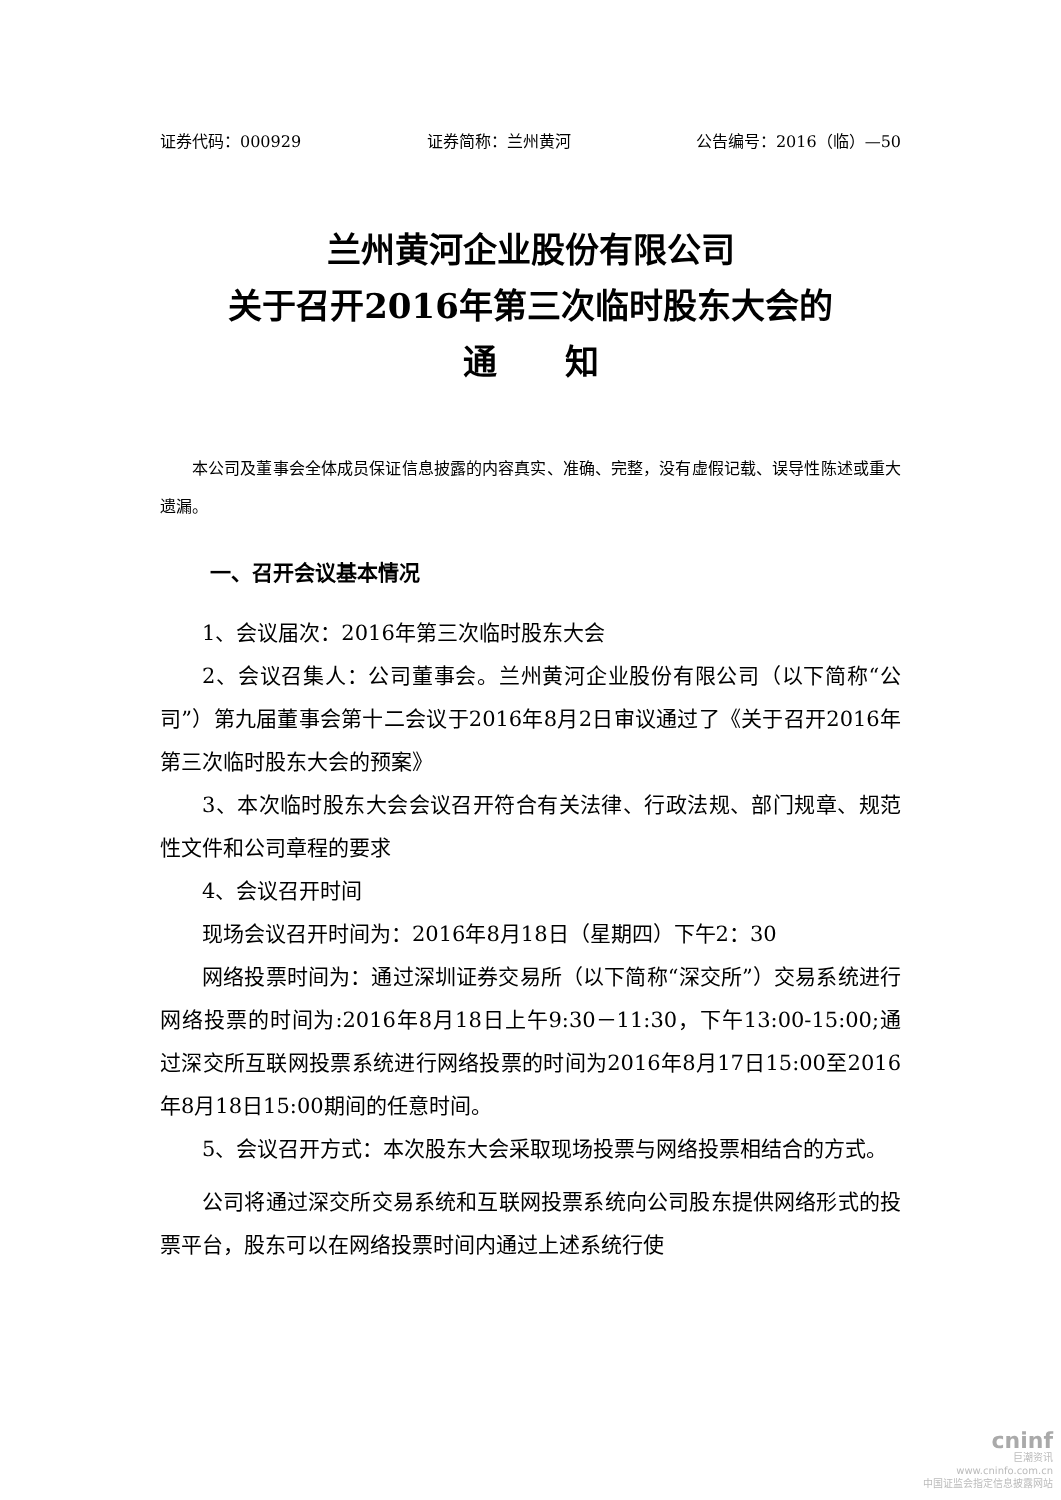证券代码：000929 证券简称：兰州黄河 公告编号：2016（临）—50
兰州黄河企业股份有限公司
关于召开2016年第三次临时股东大会的
通　　知
本公司及董事会全体成员保证信息披露的内容真实、准确、完整，没有虚假记载、误导性陈述或重大遗漏。
一、召开会议基本情况
1、会议届次：2016年第三次临时股东大会
2、会议召集人：公司董事会。兰州黄河企业股份有限公司（以下简称“公司”）第九届董事会第十二会议于2016年8月2日审议通过了《关于召开2016年第三次临时股东大会的预案》
3、本次临时股东大会会议召开符合有关法律、行政法规、部门规章、规范性文件和公司章程的要求
4、会议召开时间
现场会议召开时间为：2016年8月18日（星期四）下午2：30
网络投票时间为：通过深圳证券交易所（以下简称“深交所”）交易系统进行网络投票的时间为:2016年8月18日上午9:30－11:30，下午13:00-15:00;通过深交所互联网投票系统进行网络投票的时间为2016年8月17日15:00至2016年8月18日15:00期间的任意时间。
5、会议召开方式：本次股东大会采取现场投票与网络投票相结合的方式。
公司将通过深交所交易系统和互联网投票系统向公司股东提供网络形式的投票平台，股东可以在网络投票时间内通过上述系统行使
cninf
巨潮资讯
www.cninfo.com.cn
中国证监会指定信息披露网站